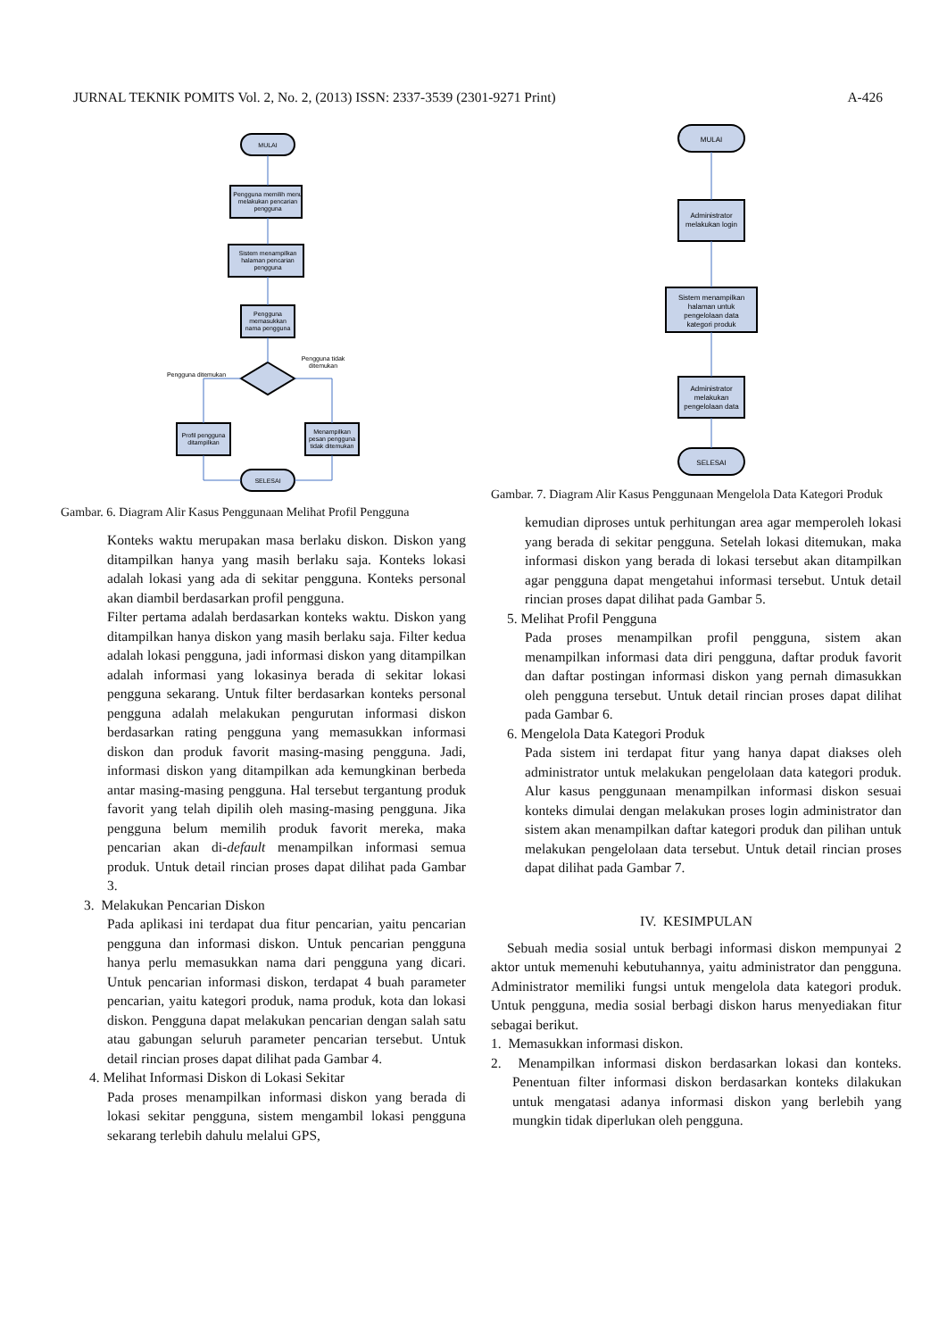JURNAL TEKNIK POMITS Vol. 2, No. 2, (2013) ISSN: 2337-3539 (2301-9271 Print) A-426
MULAI
Pengguna memilih menu
melakukan pencarian
pengguna
Sistem menampilkan
halaman pencarian
pengguna
Pengguna
memasukkan
nama pengguna
Pengguna ditemukan
Pengguna tidak
ditemukan
Profil pengguna
ditampilkan
Menampilkan
pesan pengguna
tidak ditemukan
SELESAI
Gambar. 6. Diagram Alir Kasus Penggunaan Melihat Profil Pengguna
Konteks waktu merupakan masa berlaku diskon. Diskon yang ditampilkan hanya yang masih berlaku saja. Konteks lokasi adalah lokasi yang ada di sekitar pengguna. Konteks personal akan diambil berdasarkan profil pengguna.
Filter pertama adalah berdasarkan konteks waktu. Diskon yang ditampilkan hanya diskon yang masih berlaku saja. Filter kedua adalah lokasi pengguna, jadi informasi diskon yang ditampilkan adalah informasi yang lokasinya berada di sekitar lokasi pengguna sekarang. Untuk filter berdasarkan konteks personal pengguna adalah melakukan pengurutan informasi diskon berdasarkan rating pengguna yang memasukkan informasi diskon dan produk favorit masing-masing pengguna. Jadi, informasi diskon yang ditampilkan ada kemungkinan berbeda antar masing-masing pengguna. Hal tersebut tergantung produk favorit yang telah dipilih oleh masing-masing pengguna. Jika pengguna belum memilih produk favorit mereka, maka pencarian akan di-default menampilkan informasi semua produk. Untuk detail rincian proses dapat dilihat pada Gambar 3.
3. Melakukan Pencarian Diskon
Pada aplikasi ini terdapat dua fitur pencarian, yaitu pencarian pengguna dan informasi diskon. Untuk pencarian pengguna hanya perlu memasukkan nama dari pengguna yang dicari. Untuk pencarian informasi diskon, terdapat 4 buah parameter pencarian, yaitu kategori produk, nama produk, kota dan lokasi diskon. Pengguna dapat melakukan pencarian dengan salah satu atau gabungan seluruh parameter pencarian tersebut. Untuk detail rincian proses dapat dilihat pada Gambar 4.
4. Melihat Informasi Diskon di Lokasi Sekitar
Pada proses menampilkan informasi diskon yang berada di lokasi sekitar pengguna, sistem mengambil lokasi pengguna sekarang terlebih dahulu melalui GPS,
MULAI
Administrator
melakukan login
Sistem menampilkan
halaman untuk
pengelolaan data
kategori produk
Administrator
melakukan
pengelolaan data
SELESAI
Gambar. 7. Diagram Alir Kasus Penggunaan Mengelola Data Kategori Produk
kemudian diproses untuk perhitungan area agar memperoleh lokasi yang berada di sekitar pengguna. Setelah lokasi ditemukan, maka informasi diskon yang berada di lokasi tersebut akan ditampilkan agar pengguna dapat mengetahui informasi tersebut. Untuk detail rincian proses dapat dilihat pada Gambar 5.
5. Melihat Profil Pengguna
Pada proses menampilkan profil pengguna, sistem akan menampilkan informasi data diri pengguna, daftar produk favorit dan daftar postingan informasi diskon yang pernah dimasukkan oleh pengguna tersebut. Untuk detail rincian proses dapat dilihat pada Gambar 6.
6. Mengelola Data Kategori Produk
Pada sistem ini terdapat fitur yang hanya dapat diakses oleh administrator untuk melakukan pengelolaan data kategori produk. Alur kasus penggunaan menampilkan informasi diskon sesuai konteks dimulai dengan melakukan proses login administrator dan sistem akan menampilkan daftar kategori produk dan pilihan untuk melakukan pengelolaan data tersebut. Untuk detail rincian proses dapat dilihat pada Gambar 7.
IV. KESIMPULAN
Sebuah media sosial untuk berbagi informasi diskon mempunyai 2 aktor untuk memenuhi kebutuhannya, yaitu administrator dan pengguna. Administrator memiliki fungsi untuk mengelola data kategori produk. Untuk pengguna, media sosial berbagi diskon harus menyediakan fitur sebagai berikut.
1. Memasukkan informasi diskon.
2. Menampilkan informasi diskon berdasarkan lokasi dan konteks. Penentuan filter informasi diskon berdasarkan konteks dilakukan untuk mengatasi adanya informasi diskon yang berlebih yang mungkin tidak diperlukan oleh pengguna.